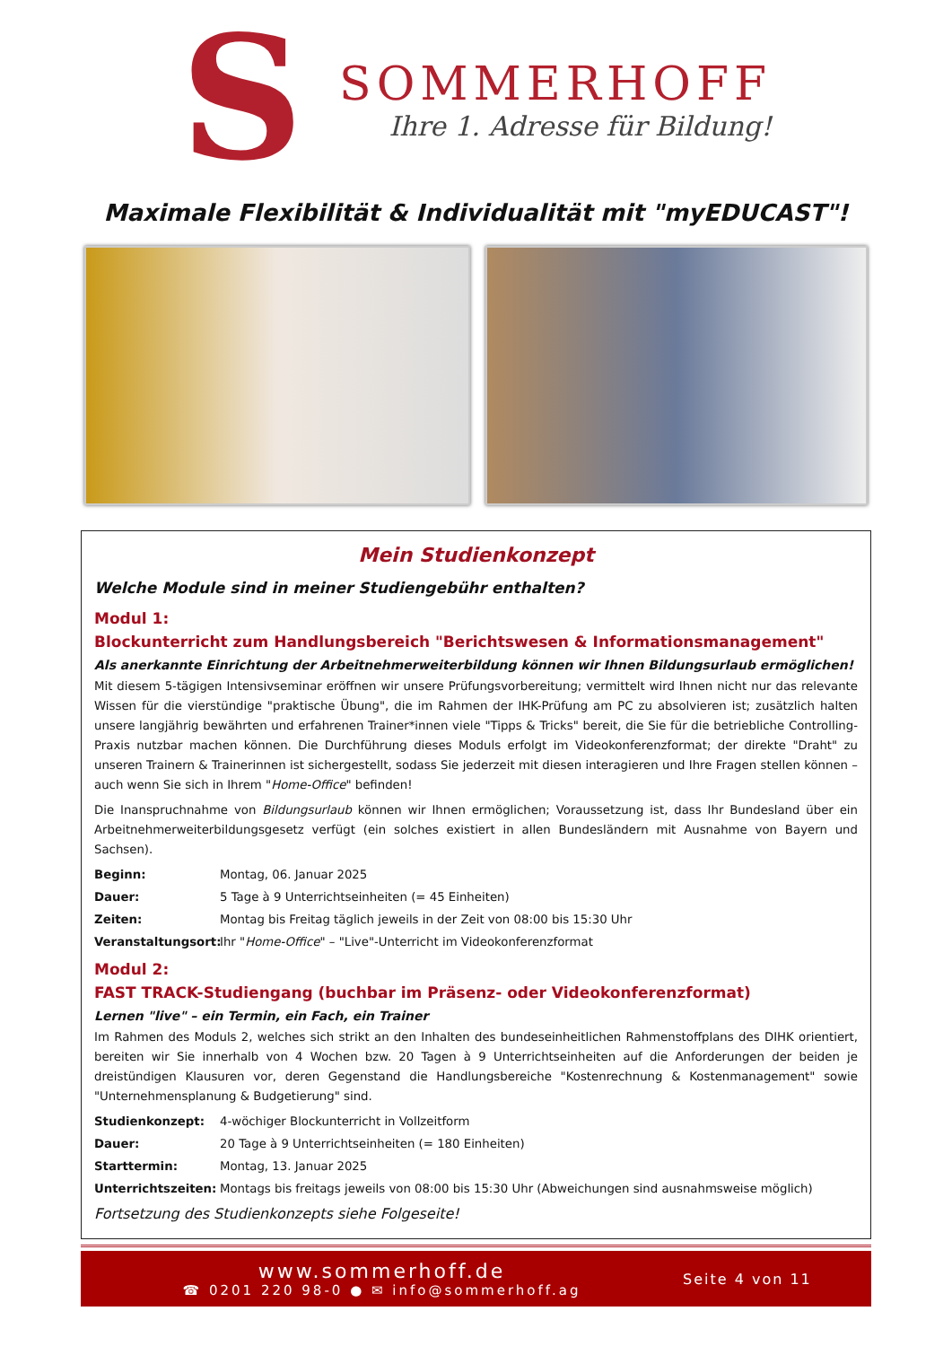S
SOMMERHOFF
Ihre 1. Adresse für Bildung!
Maximale Flexibilität & Individualität mit "myEDUCAST"!
Mein Studienkonzept
Welche Module sind in meiner Studiengebühr enthalten?
Modul 1:
Blockunterricht zum Handlungsbereich "Berichtswesen & Informationsmanagement"
Als anerkannte Einrichtung der Arbeitnehmerweiterbildung können wir Ihnen Bildungsurlaub ermöglichen!
Mit diesem 5-tägigen Intensivseminar eröffnen wir unsere Prüfungsvorbereitung; vermittelt wird Ihnen nicht nur das relevante Wissen für die vierstündige "praktische Übung", die im Rahmen der IHK-Prüfung am PC zu absolvieren ist; zusätzlich halten unsere langjährig bewährten und erfahrenen Trainer*innen viele "Tipps & Tricks" bereit, die Sie für die betriebliche Controlling-Praxis nutzbar machen können. Die Durchführung dieses Moduls erfolgt im Videokonferenzformat; der direkte "Draht" zu unseren Trainern & Trainerinnen ist sichergestellt, sodass Sie jederzeit mit diesen interagieren und Ihre Fragen stellen können – auch wenn Sie sich in Ihrem "Home-Office" befinden!
Die Inanspruchnahme von Bildungsurlaub können wir Ihnen ermöglichen; Voraussetzung ist, dass Ihr Bundesland über ein Arbeitnehmerweiterbildungsgesetz verfügt (ein solches existiert in allen Bundesländern mit Ausnahme von Bayern und Sachsen).
Beginn: Montag, 06. Januar 2025
Dauer: 5 Tage à 9 Unterrichtseinheiten (= 45 Einheiten)
Zeiten: Montag bis Freitag täglich jeweils in der Zeit von 08:00 bis 15:30 Uhr
Veranstaltungsort: Ihr "Home-Office" – "Live"-Unterricht im Videokonferenzformat
Modul 2:
FAST TRACK-Studiengang (buchbar im Präsenz- oder Videokonferenzformat)
Lernen "live" – ein Termin, ein Fach, ein Trainer
Im Rahmen des Moduls 2, welches sich strikt an den Inhalten des bundeseinheitlichen Rahmenstoffplans des DIHK orientiert, bereiten wir Sie innerhalb von 4 Wochen bzw. 20 Tagen à 9 Unterrichtseinheiten auf die Anforderungen der beiden je dreistündigen Klausuren vor, deren Gegenstand die Handlungsbereiche "Kostenrechnung & Kostenmanagement" sowie "Unternehmensplanung & Budgetierung" sind.
Studienkonzept: 4-wöchiger Blockunterricht in Vollzeitform
Dauer: 20 Tage à 9 Unterrichtseinheiten (= 180 Einheiten)
Starttermin: Montag, 13. Januar 2025
Unterrichtszeiten: Montags bis freitags jeweils von 08:00 bis 15:30 Uhr (Abweichungen sind ausnahmsweise möglich)
Fortsetzung des Studienkonzepts siehe Folgeseite!
www.sommerhoff.de
☎ 0201 220 98-0 ● ✉ info@sommerhoff.ag
Seite 4 von 11